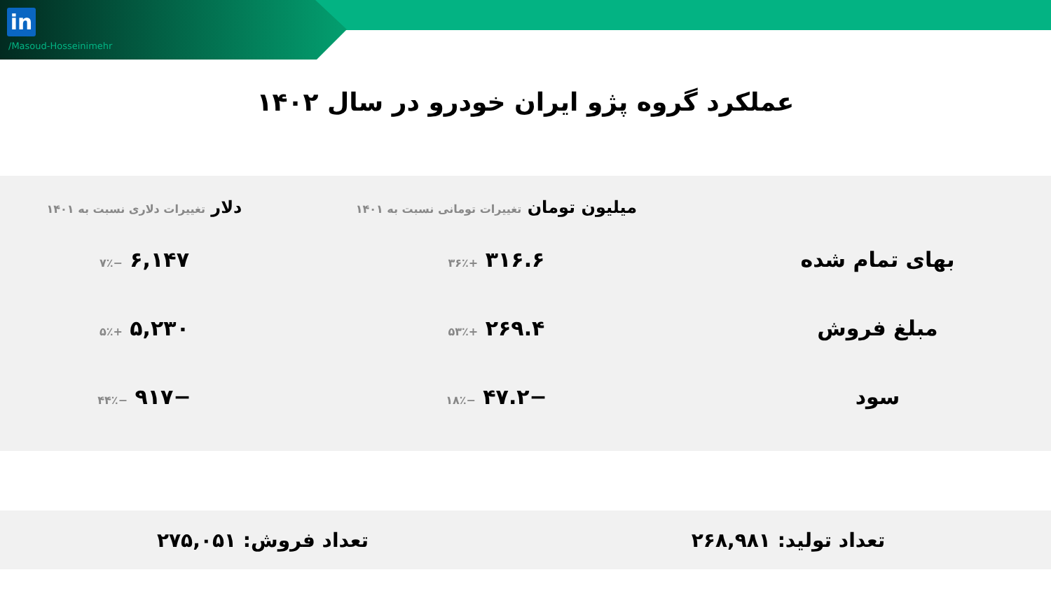in
/Masoud-Hosseinimehr
عملکرد گروه پژو ایران خودرو در سال ۱۴۰۲
| | میلیون تومان تغییرات تومانی نسبت به ۱۴۰۱ | دلار تغییرات دلاری نسبت به ۱۴۰۱ |
| --- | --- | --- |
| بهای تمام شده | ۳۱۶.۶ +۳۶٪ | ۶,۱۴۷ −۷٪ |
| مبلغ فروش | ۲۶۹.۴ +۵۳٪ | ۵,۲۳۰ +۵٪ |
| سود | −۴۷.۲ −۱۸٪ | −۹۱۷ −۴۴٪ |
تعداد تولید: ۲۶۸,۹۸۱ تعداد فروش: ۲۷۵,۰۵۱